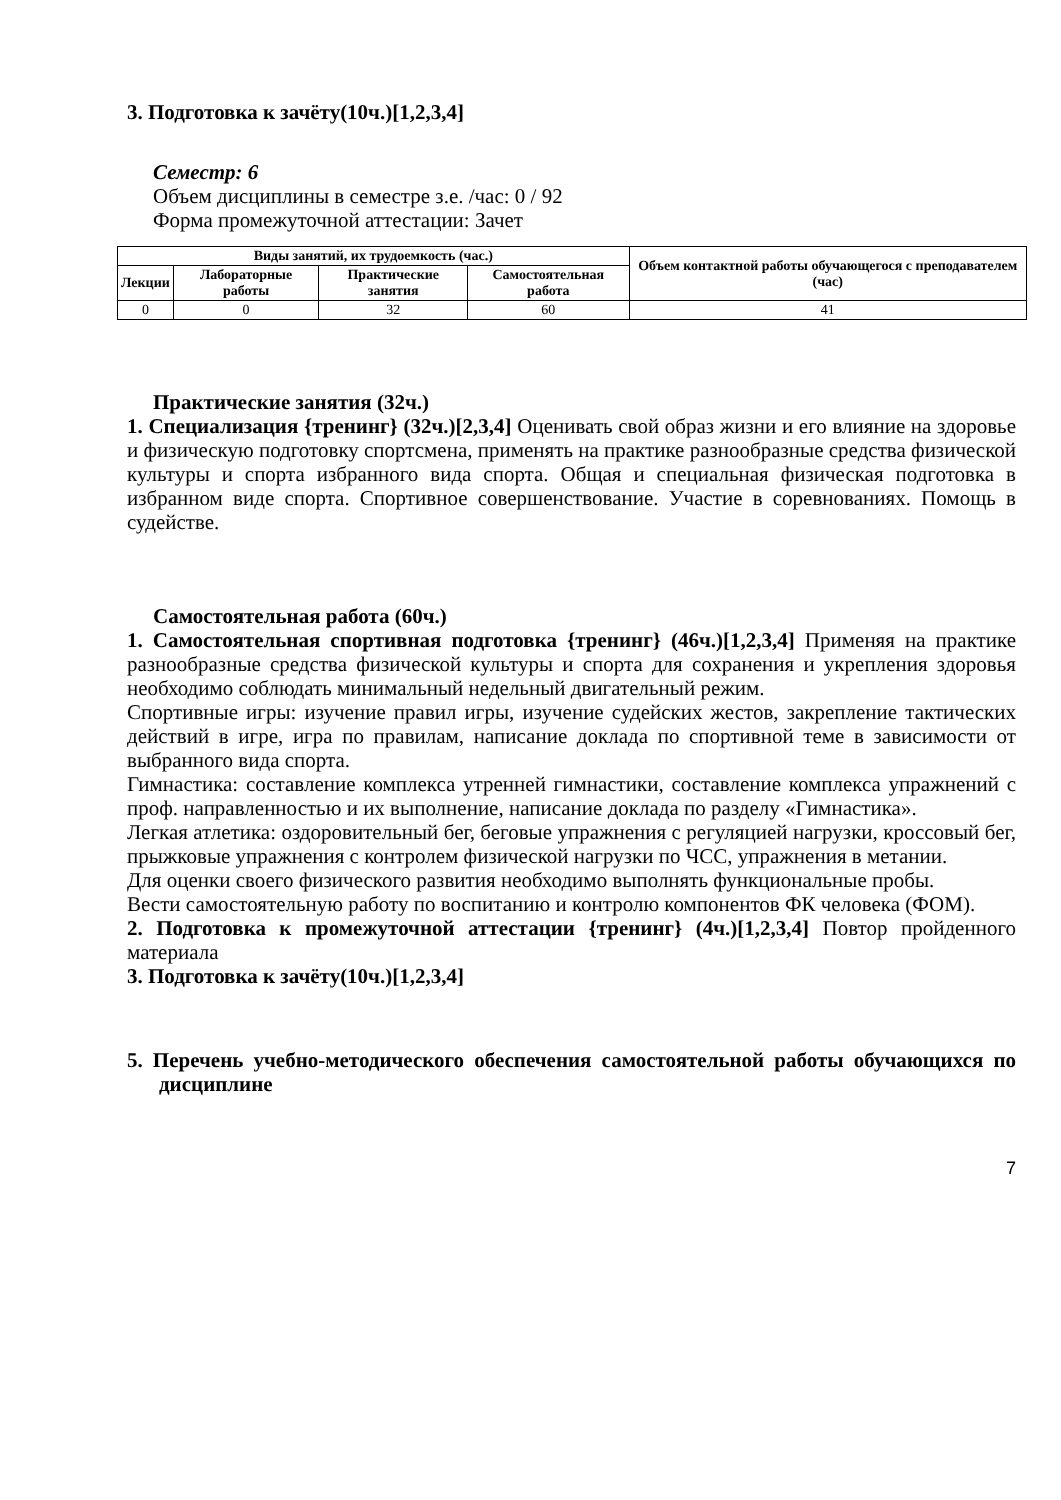3. Подготовка к зачёту(10ч.)[1,2,3,4]
Семестр: 6
Объем дисциплины в семестре з.е. /час: 0 / 92
Форма промежуточной аттестации: Зачет
| Виды занятий, их трудоемкость (час.) | | | | Объем контактной работы обучающегося с преподавателем (час) |
| --- | --- | --- | --- | --- |
| Лекции | Лабораторные работы | Практические занятия | Самостоятельная работа | |
| 0 | 0 | 32 | 60 | 41 |
Практические занятия (32ч.)
1. Специализация {тренинг} (32ч.)[2,3,4] Оценивать свой образ жизни и его влияние на здоровье и физическую подготовку спортсмена, применять на практике разнообразные средства физической культуры и спорта избранного вида спорта. Общая и специальная физическая подготовка в избранном виде спорта. Спортивное совершенствование. Участие в соревнованиях. Помощь в судействе.
Самостоятельная работа (60ч.)
1. Самостоятельная спортивная подготовка {тренинг} (46ч.)[1,2,3,4] Применяя на практике разнообразные средства физической культуры и спорта для сохранения и укрепления здоровья необходимо соблюдать минимальный недельный двигательный режим.
Спортивные игры: изучение правил игры, изучение судейских жестов, закрепление тактических действий в игре, игра по правилам, написание доклада по спортивной теме в зависимости от выбранного вида спорта.
Гимнастика: составление комплекса утренней гимнастики, составление комплекса упражнений с проф. направленностью и их выполнение, написание доклада по разделу «Гимнастика».
Легкая атлетика: оздоровительный бег, беговые упражнения с регуляцией нагрузки, кроссовый бег, прыжковые упражнения с контролем физической нагрузки по ЧСС, упражнения в метании.
Для оценки своего физического развития необходимо выполнять функциональные пробы.
Вести самостоятельную работу по воспитанию и контролю компонентов ФК человека (ФОМ).
2. Подготовка к промежуточной аттестации {тренинг} (4ч.)[1,2,3,4] Повтор пройденного материала
3. Подготовка к зачёту(10ч.)[1,2,3,4]
5. Перечень учебно-методического обеспечения самостоятельной работы обучающихся по дисциплине
7